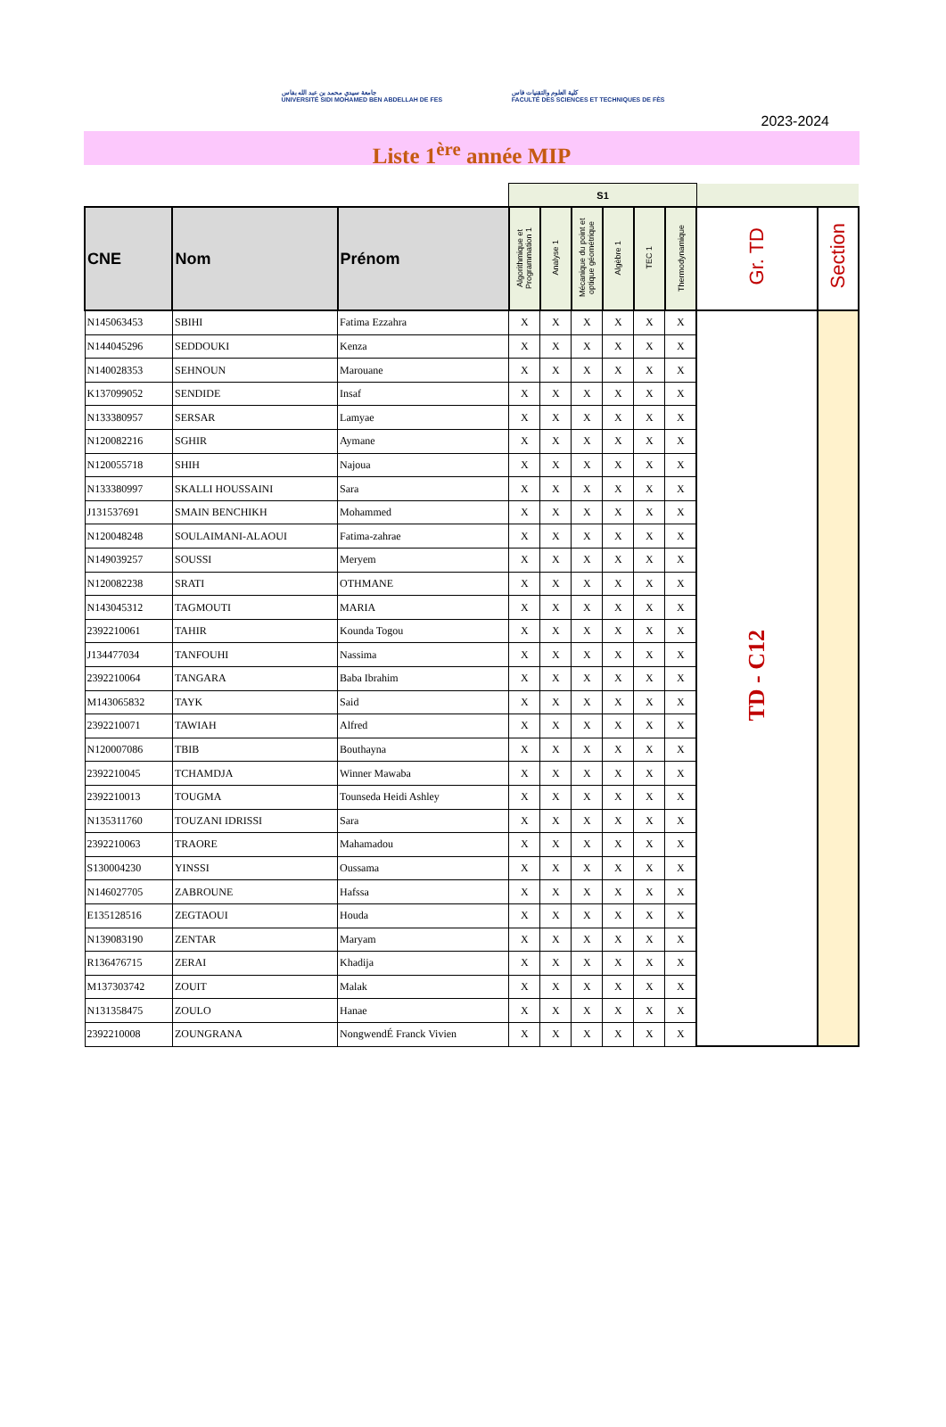جامعة سيدي محمد بن عبد الله بفاس
UNIVERSITÉ SIDI MOHAMED BEN ABDELLAH DE FES
كلية العلوم والتقنيات فاس
FACULTÉ DES SCIENCES ET TECHNIQUES DE FÈS
2023-2024
Liste 1<sup>ère</sup> année MIP
| | | | S1 | | | | | | | |
| CNE | Nom | Prénom | Algorithmique et Programmation 1 | Analyse 1 | Mécanique du point et optique géométrique | Algèbre 1 | TEC 1 | Thermodynamique | Gr. TD | Section |
| N145063453 | SBIHI | Fatima Ezzahra | X | X | X | X | X | X | TD - C12 | |
| N144045296 | SEDDOUKI | Kenza | X | X | X | X | X | X | | |
| N140028353 | SEHNOUN | Marouane | X | X | X | X | X | X | | |
| K137099052 | SENDIDE | Insaf | X | X | X | X | X | X | | |
| N133380957 | SERSAR | Lamyae | X | X | X | X | X | X | | |
| N120082216 | SGHIR | Aymane | X | X | X | X | X | X | | |
| N120055718 | SHIH | Najoua | X | X | X | X | X | X | | |
| N133380997 | SKALLI HOUSSAINI | Sara | X | X | X | X | X | X | | |
| J131537691 | SMAIN BENCHIKH | Mohammed | X | X | X | X | X | X | | |
| N120048248 | SOULAIMANI-ALAOUI | Fatima-zahrae | X | X | X | X | X | X | | |
| N149039257 | SOUSSI | Meryem | X | X | X | X | X | X | | |
| N120082238 | SRATI | OTHMANE | X | X | X | X | X | X | | |
| N143045312 | TAGMOUTI | MARIA | X | X | X | X | X | X | | |
| 2392210061 | TAHIR | Kounda Togou | X | X | X | X | X | X | | |
| J134477034 | TANFOUHI | Nassima | X | X | X | X | X | X | | |
| 2392210064 | TANGARA | Baba Ibrahim | X | X | X | X | X | X | | |
| M143065832 | TAYK | Said | X | X | X | X | X | X | | |
| 2392210071 | TAWIAH | Alfred | X | X | X | X | X | X | | |
| N120007086 | TBIB | Bouthayna | X | X | X | X | X | X | | |
| 2392210045 | TCHAMDJA | Winner Mawaba | X | X | X | X | X | X | | |
| 2392210013 | TOUGMA | Tounseda Heidi Ashley | X | X | X | X | X | X | | |
| N135311760 | TOUZANI IDRISSI | Sara | X | X | X | X | X | X | | |
| 2392210063 | TRAORE | Mahamadou | X | X | X | X | X | X | | |
| S130004230 | YINSSI | Oussama | X | X | X | X | X | X | | |
| N146027705 | ZABROUNE | Hafssa | X | X | X | X | X | X | | |
| E135128516 | ZEGTAOUI | Houda | X | X | X | X | X | X | | |
| N139083190 | ZENTAR | Maryam | X | X | X | X | X | X | | |
| R136476715 | ZERAI | Khadija | X | X | X | X | X | X | | |
| M137303742 | ZOUIT | Malak | X | X | X | X | X | X | | |
| N131358475 | ZOULO | Hanae | X | X | X | X | X | X | | |
| 2392210008 | ZOUNGRANA | NongwendÉ Franck Vivien | X | X | X | X | X | X | | |